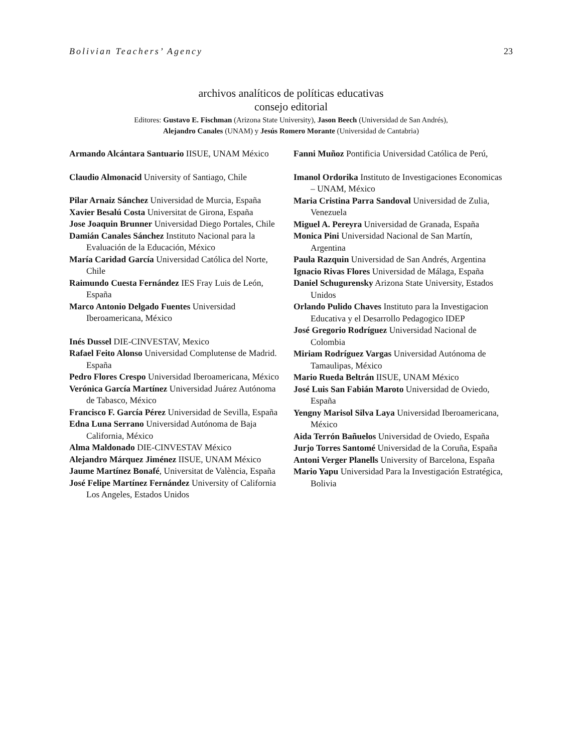Bolivian Teachers’ Agency 23
archivos analíticos de políticas educativas
consejo editorial
Editores: Gustavo E. Fischman (Arizona State University), Jason Beech (Universidad de San Andrés),
Alejandro Canales (UNAM) y Jesús Romero Morante (Universidad de Cantabria)
Armando Alcántara Santuario IISUE, UNAM México
Claudio Almonacid University of Santiago, Chile
Pilar Arnaiz Sánchez Universidad de Murcia, España
Xavier Besalú Costa Universitat de Girona, España
Jose Joaquin Brunner Universidad Diego Portales, Chile
Damián Canales Sánchez Instituto Nacional para la Evaluación de la Educación, México
María Caridad García Universidad Católica del Norte, Chile
Raimundo Cuesta Fernández IES Fray Luis de León, España
Marco Antonio Delgado Fuentes Universidad Iberoamericana, México
Inés Dussel DIE-CINVESTAV, Mexico
Rafael Feito Alonso Universidad Complutense de Madrid. España
Pedro Flores Crespo Universidad Iberoamericana, México
Verónica García Martínez Universidad Juárez Autónoma de Tabasco, México
Francisco F. García Pérez Universidad de Sevilla, España
Edna Luna Serrano Universidad Autónoma de Baja California, México
Alma Maldonado DIE-CINVESTAV México
Alejandro Márquez Jiménez IISUE, UNAM México
Jaume Martínez Bonafé, Universitat de València, España
José Felipe Martínez Fernández University of California Los Angeles, Estados Unidos
Fanni Muñoz Pontificia Universidad Católica de Perú,
Imanol Ordorika Instituto de Investigaciones Economicas – UNAM, México
Maria Cristina Parra Sandoval Universidad de Zulia, Venezuela
Miguel A. Pereyra Universidad de Granada, España
Monica Pini Universidad Nacional de San Martín, Argentina
Paula Razquin Universidad de San Andrés, Argentina
Ignacio Rivas Flores Universidad de Málaga, España
Daniel Schugurensky Arizona State University, Estados Unidos
Orlando Pulido Chaves Instituto para la Investigacion Educativa y el Desarrollo Pedagogico IDEP
José Gregorio Rodríguez Universidad Nacional de Colombia
Miriam Rodríguez Vargas Universidad Autónoma de Tamaulipas, México
Mario Rueda Beltrán IISUE, UNAM México
José Luis San Fabián Maroto Universidad de Oviedo, España
Yengny Marisol Silva Laya Universidad Iberoamericana, México
Aida Terrón Bañuelos Universidad de Oviedo, España
Jurjo Torres Santomé Universidad de la Coruña, España
Antoni Verger Planells University of Barcelona, España
Mario Yapu Universidad Para la Investigación Estratégica, Bolivia